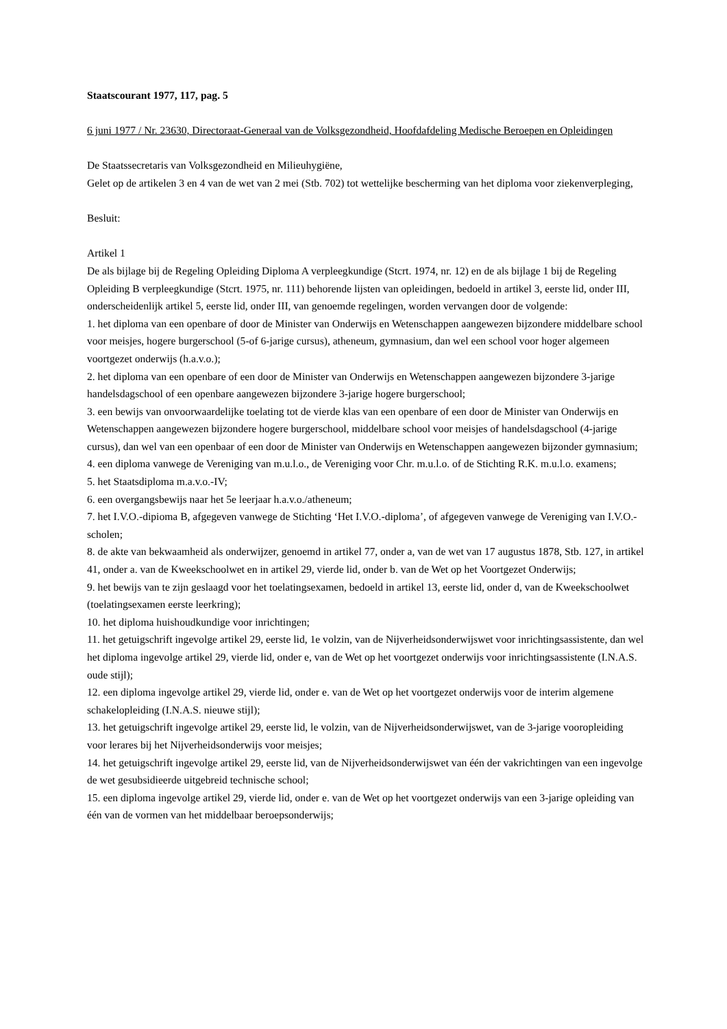Staatscourant 1977, 117, pag. 5
6 juni 1977 / Nr. 23630, Directoraat-Generaal van de Volksgezondheid, Hoofdafdeling Medische Beroepen en Opleidingen
De Staatssecretaris van Volksgezondheid en Milieuhygiëne,
Gelet op de artikelen 3 en 4 van de wet van 2 mei (Stb. 702) tot wettelijke bescherming van het diploma voor ziekenverpleging,
Besluit:
Artikel 1
De als bijlage bij de Regeling Opleiding Diploma A verpleegkundige (Stcrt. 1974, nr. 12) en de als bijlage 1 bij de Regeling Opleiding B verpleegkundige (Stcrt. 1975, nr. 111) behorende lijsten van opleidingen, bedoeld in artikel 3, eerste lid, onder III, onderscheidenlijk artikel 5, eerste lid, onder III, van genoemde regelingen, worden vervangen door de volgende:
1. het diploma van een openbare of door de Minister van Onderwijs en Wetenschappen aangewezen bijzondere middelbare school voor meisjes, hogere burgerschool (5-of 6-jarige cursus), atheneum, gymnasium, dan wel een school voor hoger algemeen voortgezet onderwijs (h.a.v.o.);
2. het diploma van een openbare of een door de Minister van Onderwijs en Wetenschappen aangewezen bijzondere 3-jarige handelsdagschool of een openbare aangewezen bijzondere 3-jarige hogere burgerschool;
3. een bewijs van onvoorwaardelijke toelating tot de vierde klas van een openbare of een door de Minister van Onderwijs en Wetenschappen aangewezen bijzondere hogere burgerschool, middelbare school voor meisjes of handelsdagschool (4-jarige cursus), dan wel van een openbaar of een door de Minister van Onderwijs en Wetenschappen aangewezen bijzonder gymnasium;
4. een diploma vanwege de Vereniging van m.u.l.o., de Vereniging voor Chr. m.u.l.o. of de Stichting R.K. m.u.l.o. examens;
5. het Staatsdiploma m.a.v.o.-IV;
6. een overgangsbewijs naar het 5e leerjaar h.a.v.o./atheneum;
7. het I.V.O.-dipioma B, afgegeven vanwege de Stichting ‘Het I.V.O.-diploma’, of afgegeven vanwege de Vereniging van I.V.O.-scholen;
8. de akte van bekwaamheid als onderwijzer, genoemd in artikel 77, onder a, van de wet van 17 augustus 1878, Stb. 127, in artikel 41, onder a. van de Kweekschoolwet en in artikel 29, vierde lid, onder b. van de Wet op het Voortgezet Onderwijs;
9. het bewijs van te zijn geslaagd voor het toelatingsexamen, bedoeld in artikel 13, eerste lid, onder d, van de Kweekschoolwet (toelatingsexamen eerste leerkring);
10. het diploma huishoudkundige voor inrichtingen;
11. het getuigschrift ingevolge artikel 29, eerste lid, 1e volzin, van de Nijverheidsonderwijswet voor inrichtingsassistente, dan wel het diploma ingevolge artikel 29, vierde lid, onder e, van de Wet op het voortgezet onderwijs voor inrichtingsassistente (I.N.A.S. oude stijl);
12. een diploma ingevolge artikel 29, vierde lid, onder e. van de Wet op het voortgezet onderwijs voor de interim algemene schakelopleiding (I.N.A.S. nieuwe stijl);
13. het getuigschrift ingevolge artikel 29, eerste lid, le volzin, van de Nijverheidsonderwijswet, van de 3-jarige vooropleiding voor lerares bij het Nijverheidsonderwijs voor meisjes;
14. het getuigschrift ingevolge artikel 29, eerste lid, van de Nijverheidsonderwijswet van één der vakrichtingen van een ingevolge de wet gesubsidieerde uitgebreid technische school;
15. een diploma ingevolge artikel 29, vierde lid, onder e. van de Wet op het voortgezet onderwijs van een 3-jarige opleiding van één van de vormen van het middelbaar beroepsonderwijs;